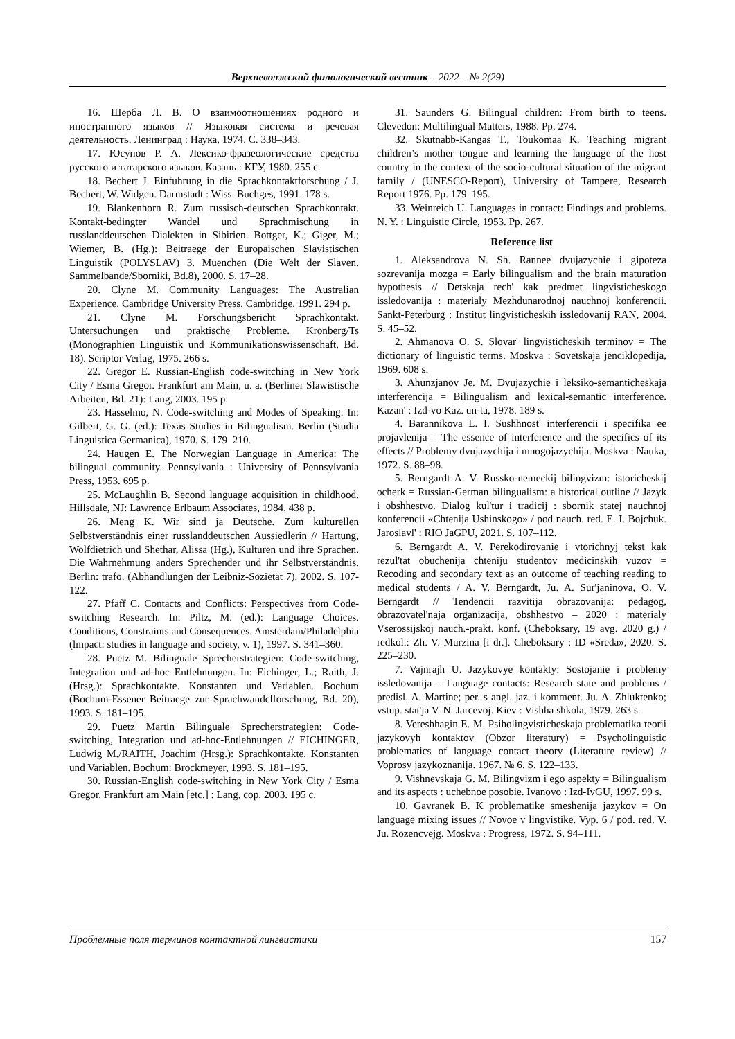Верхневолжский филологический вестник – 2022 – № 2(29)
16. Щерба Л. В. О взаимоотношениях родного и иностранного языков // Языковая система и речевая деятельность. Ленинград : Наука, 1974. С. 338–343.
17. Юсупов Р. А. Лексико-фразеологические средства русского и татарского языков. Казань : КГУ, 1980. 255 с.
18. Bechert J. Einfuhrung in die Sprachkontaktforschung / J. Bechert, W. Widgen. Darmstadt : Wiss. Buchges, 1991. 178 s.
19. Blankenhorn R. Zum russisch-deutschen Sprachkontakt. Kontakt-bedingter Wandel und Sprachmischung in russlanddeutschen Dialekten in Sibirien. Bottger, K.; Giger, M.; Wiemer, B. (Hg.): Beitraege der Europaischen Slavistischen Linguistik (POLYSLAV) 3. Muenchen (Die Welt der Slaven. Sammelbande/Sborniki, Bd.8), 2000. S. 17–28.
20. Clyne M. Community Languages: The Australian Experience. Cambridge University Press, Cambridge, 1991. 294 p.
21. Clyne M. Forschungsbericht Sprachkontakt. Untersuchungen und praktische Probleme. Kronberg/Ts (Monographien Linguistik und Kommunikationswissenschaft, Bd. 18). Scriptor Verlag, 1975. 266 s.
22. Gregor E. Russian-English code-switching in New York City / Esma Gregor. Frankfurt am Main, u. a. (Berliner Slawistische Arbeiten, Bd. 21): Lang, 2003. 195 p.
23. Hasselmo, N. Code-switching and Modes of Speaking. In: Gilbert, G. G. (ed.): Texas Studies in Bilingualism. Berlin (Studia Linguistica Germanica), 1970. S. 179–210.
24. Haugen E. The Norwegian Language in America: The bilingual community. Pennsylvania : University of Pennsylvania Press, 1953. 695 p.
25. McLaughlin B. Second language acquisition in childhood. Hillsdale, NJ: Lawrence Erlbaum Associates, 1984. 438 p.
26. Meng K. Wir sind ja Deutsche. Zum kulturellen Selbstverständnis einer russlanddeutschen Aussiedlerin // Hartung, Wolfdietrich und Shethar, Alissa (Hg.), Kulturen und ihre Sprachen. Die Wahrnehmung anders Sprechender und ihr Selbstverständnis. Berlin: trafo. (Abhandlungen der Leibniz-Sozietät 7). 2002. S. 107-122.
27. Pfaff C. Contacts and Conflicts: Perspectives from Code-switching Research. In: Piltz, M. (ed.): Language Choices. Conditions, Constraints and Consequences. Amsterdam/Philadelphia (lmpact: studies in language and society, v. 1), 1997. S. 341–360.
28. Puetz M. Bilinguale Sprecherstrategien: Code-switching, Integration und ad-hoc Entlehnungen. In: Eichinger, L.; Raith, J. (Hrsg.): Sprachkontakte. Konstanten und Variablen. Bochum (Bochum-Essener Beitraege zur Sprachwandclforschung, Bd. 20), 1993. S. 181–195.
29. Puetz Martin Bilinguale Sprecherstrategien: Code-switching, Integration und ad-hoc-Entlehnungen // EICHINGER, Ludwig M./RAITH, Joachim (Hrsg.): Sprachkontakte. Konstanten und Variablen. Bochum: Brockmeyer, 1993. S. 181–195.
30. Russian-English code-switching in New York City / Esma Gregor. Frankfurt am Main [etc.] : Lang, cop. 2003. 195 c.
31. Saunders G. Bilingual children: From birth to teens. Clevedon: Multilingual Matters, 1988. Pp. 274.
32. Skutnabb-Kangas T., Toukomaa K. Teaching migrant children’s mother tongue and learning the language of the host country in the context of the socio-cultural situation of the migrant family / (UNESCO-Report), University of Tampere, Research Report 1976. Pp. 179–195.
33. Weinreich U. Languages in contact: Findings and problems. N. Y. : Linguistic Circle, 1953. Pp. 267.
Reference list
1. Aleksandrova N. Sh. Rannee dvujazychie i gipoteza sozrevanija mozga = Early bilingualism and the brain maturation hypothesis // Detskaja rech' kak predmet lingvisticheskogo issledovanija : materialy Mezhdunarodnoj nauchnoj konferencii. Sankt-Peterburg : Institut lingvisticheskih issledovanij RAN, 2004. S. 45–52.
2. Ahmanova O. S. Slovar' lingvisticheskih terminov = The dictionary of linguistic terms. Moskva : Sovetskaja jenciklopedija, 1969. 608 s.
3. Ahunzjanov Je. M. Dvujazychie i leksiko-semanticheskaja interferencija = Bilingualism and lexical-semantic interference. Kazan' : Izd-vo Kaz. un-ta, 1978. 189 s.
4. Barannikova L. I. Sushhnost' interferencii i specifika ee projavlenija = The essence of interference and the specifics of its effects // Problemy dvujazychija i mnogojazychija. Moskva : Nauka, 1972. S. 88–98.
5. Berngardt A. V. Russko-nemeckij bilingvizm: istoricheskij ocherk = Russian-German bilingualism: a historical outline // Jazyk i obshhestvo. Dialog kul'tur i tradicij : sbornik statej nauchnoj konferencii «Chtenija Ushinskogo» / pod nauch. red. E. I. Bojchuk. Jaroslavl' : RIO JaGPU, 2021. S. 107–112.
6. Berngardt A. V. Perekodirovanie i vtorichnyj tekst kak rezul'tat obuchenija chteniju studentov medicinskih vuzov = Recoding and secondary text as an outcome of teaching reading to medical students / A. V. Berngardt, Ju. A. Sur'janinova, O. V. Berngardt // Tendencii razvitija obrazovanija: pedagog, obrazovatel'naja organizacija, obshhestvo – 2020 : materialy Vserossijskoj nauch.-prakt. konf. (Cheboksary, 19 avg. 2020 g.) / redkol.: Zh. V. Murzina [i dr.]. Cheboksary : ID «Sreda», 2020. S. 225–230.
7. Vajnrajh U. Jazykovye kontakty: Sostojanie i problemy issledovanija = Language contacts: Research state and problems / predisl. A. Martine; per. s angl. jaz. i komment. Ju. A. Zhluktenko; vstup. stat'ja V. N. Jarcevoj. Kiev : Vishha shkola, 1979. 263 s.
8. Vereshhagin E. M. Psiholingvisticheskaja problematika teorii jazykovyh kontaktov (Obzor literatury) = Psycholinguistic problematics of language contact theory (Literature review) // Voprosy jazykoznanija. 1967. № 6. S. 122–133.
9. Vishnevskaja G. M. Bilingvizm i ego aspekty = Bilingualism and its aspects : uchebnoe posobie. Ivanovo : Izd-IvGU, 1997. 99 s.
10. Gavranek B. K problematike smeshenija jazykov = On language mixing issues // Novoe v lingvistike. Vyp. 6 / pod. red. V. Ju. Rozencvejg. Moskva : Progress, 1972. S. 94–111.
Проблемные поля терминов контактной лингвистики 157